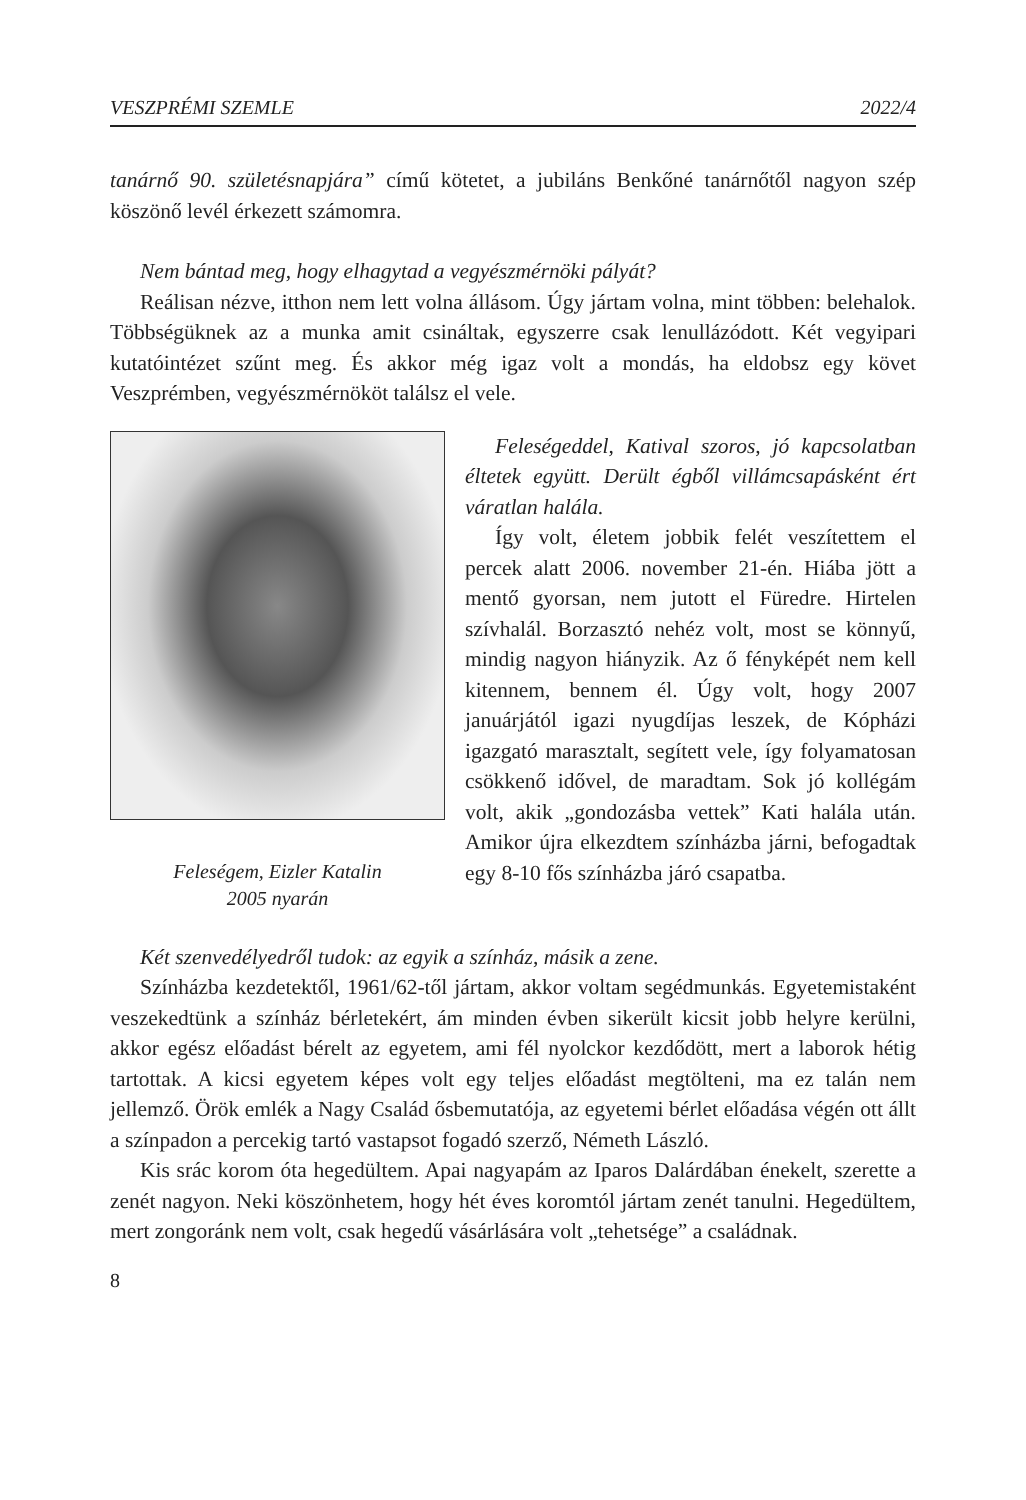VESZPRÉMI SZEMLE 2022/4
tanárnő 90. születésnapjára” című kötetet, a jubiláns Benkőné tanárnőtől nagyon szép köszönő levél érkezett számomra.
Nem bántad meg, hogy elhagytad a vegyészmérnöki pályát?
Reálisan nézve, itthon nem lett volna állásom. Úgy jártam volna, mint többen: belehalok. Többségüknek az a munka amit csináltak, egyszerre csak lenullázódott. Két vegyipari kutatóintézet szűnt meg. És akkor még igaz volt a mondás, ha eldobsz egy követ Veszprémben, vegyészmérnököt találsz el vele.
Feleségem, Eizler Katalin
2005 nyarán
Feleségeddel, Katival szoros, jó kapcsolatban éltetek együtt. Derült égből villámcsapásként ért váratlan halála.
Így volt, életem jobbik felét veszítettem el percek alatt 2006. november 21-én. Hiába jött a mentő gyorsan, nem jutott el Füredre. Hirtelen szívhalál. Borzasztó nehéz volt, most se könnyű, mindig nagyon hiányzik. Az ő fényképét nem kell kitennem, bennem él. Úgy volt, hogy 2007 januárjától igazi nyugdíjas leszek, de Kópházi igazgató marasztalt, segített vele, így folyamatosan csökkenő idővel, de maradtam. Sok jó kollégám volt, akik „gondozásba vettek” Kati halála után. Amikor újra elkezdtem színházba járni, befogadtak egy 8-10 fős színházba járó csapatba.
Két szenvedélyedről tudok: az egyik a színház, másik a zene.
Színházba kezdetektől, 1961/62-től jártam, akkor voltam segédmunkás. Egyetemistaként veszekedtünk a színház bérletekért, ám minden évben sikerült kicsit jobb helyre kerülni, akkor egész előadást bérelt az egyetem, ami fél nyolckor kezdődött, mert a laborok hétig tartottak. A kicsi egyetem képes volt egy teljes előadást megtölteni, ma ez talán nem jellemző. Örök emlék a Nagy Család ősbemutatója, az egyetemi bérlet előadása végén ott állt a színpadon a percekig tartó vastapsot fogadó szerző, Németh László.
Kis srác korom óta hegedültem. Apai nagyapám az Iparos Dalárdában énekelt, szerette a zenét nagyon. Neki köszönhetem, hogy hét éves koromtól jártam zenét tanulni. Hegedültem, mert zongoránk nem volt, csak hegedű vásárlására volt „tehetsége” a családnak.
8